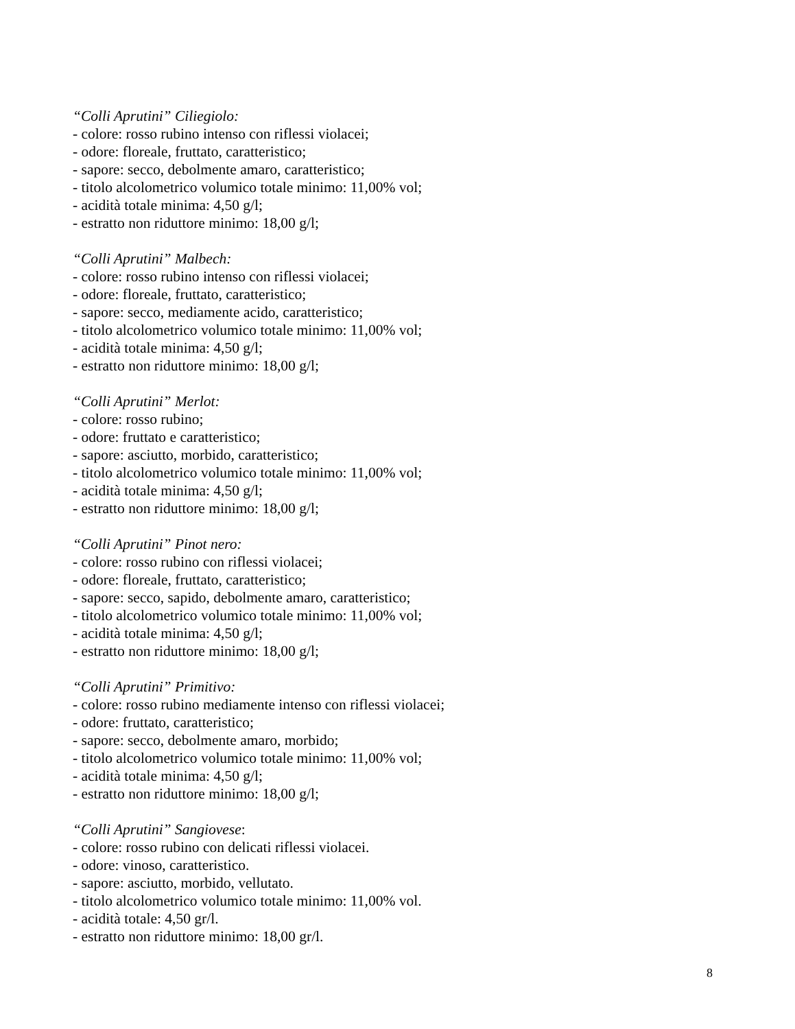“Colli Aprutini” Ciliegiolo:
- colore: rosso rubino intenso con riflessi violacei;
- odore: floreale, fruttato, caratteristico;
- sapore: secco, debolmente amaro, caratteristico;
- titolo alcolometrico volumico totale minimo: 11,00% vol;
- acidità totale minima: 4,50 g/l;
- estratto non riduttore minimo: 18,00 g/l;
“Colli Aprutini” Malbech:
- colore: rosso rubino intenso con riflessi violacei;
- odore: floreale, fruttato, caratteristico;
- sapore: secco, mediamente acido, caratteristico;
- titolo alcolometrico volumico totale minimo: 11,00% vol;
- acidità totale minima: 4,50 g/l;
- estratto non riduttore minimo: 18,00 g/l;
“Colli Aprutini” Merlot:
- colore: rosso rubino;
- odore: fruttato e caratteristico;
- sapore: asciutto, morbido, caratteristico;
- titolo alcolometrico volumico totale minimo: 11,00% vol;
- acidità totale minima: 4,50 g/l;
- estratto non riduttore minimo: 18,00 g/l;
“Colli Aprutini” Pinot nero:
- colore: rosso rubino con riflessi violacei;
- odore: floreale, fruttato, caratteristico;
- sapore: secco, sapido, debolmente amaro, caratteristico;
- titolo alcolometrico volumico totale minimo: 11,00% vol;
- acidità totale minima: 4,50 g/l;
- estratto non riduttore minimo: 18,00 g/l;
“Colli Aprutini” Primitivo:
- colore: rosso rubino mediamente intenso con riflessi violacei;
- odore: fruttato, caratteristico;
- sapore: secco, debolmente amaro, morbido;
- titolo alcolometrico volumico totale minimo: 11,00% vol;
- acidità totale minima: 4,50 g/l;
- estratto non riduttore minimo: 18,00 g/l;
“Colli Aprutini” Sangiovese:
- colore: rosso rubino con delicati riflessi violacei.
- odore: vinoso, caratteristico.
- sapore: asciutto, morbido, vellutato.
- titolo alcolometrico volumico totale minimo: 11,00% vol.
- acidità totale: 4,50 gr/l.
- estratto non riduttore minimo: 18,00 gr/l.
8